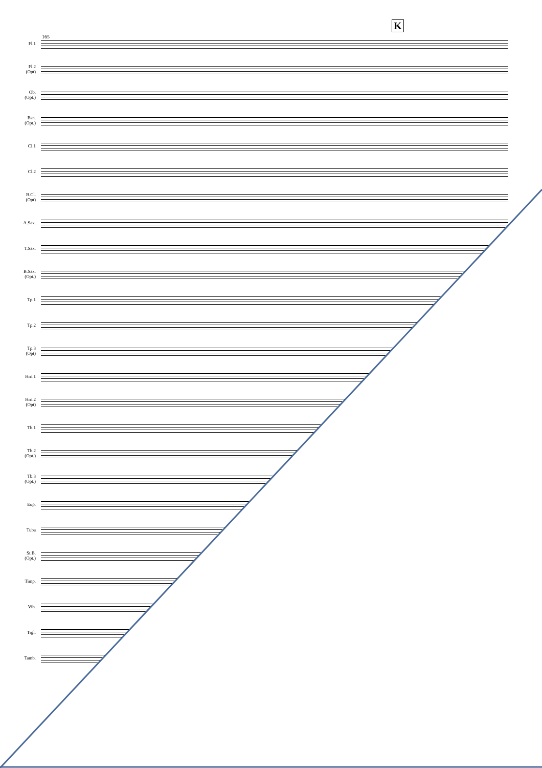K
165
Fl.1
Fl.2
(Opt)
Ob.
(Opt.)
Bsn.
(Opt.)
Cl.1
Cl.2
B.Cl.
(Opt)
A.Sax.
T.Sax.
B.Sax.
(Opt.)
Tp.1
Tp.2
Tp.3
(Opt)
Hrn.1
Hrn.2
(Opt)
Tb.1
Tb.2
(Opt.)
Tb.3
(Opt.)
Eup.
Tuba
St.B.
(Opt.)
Timp.
Vib.
Trgl.
Tamb.